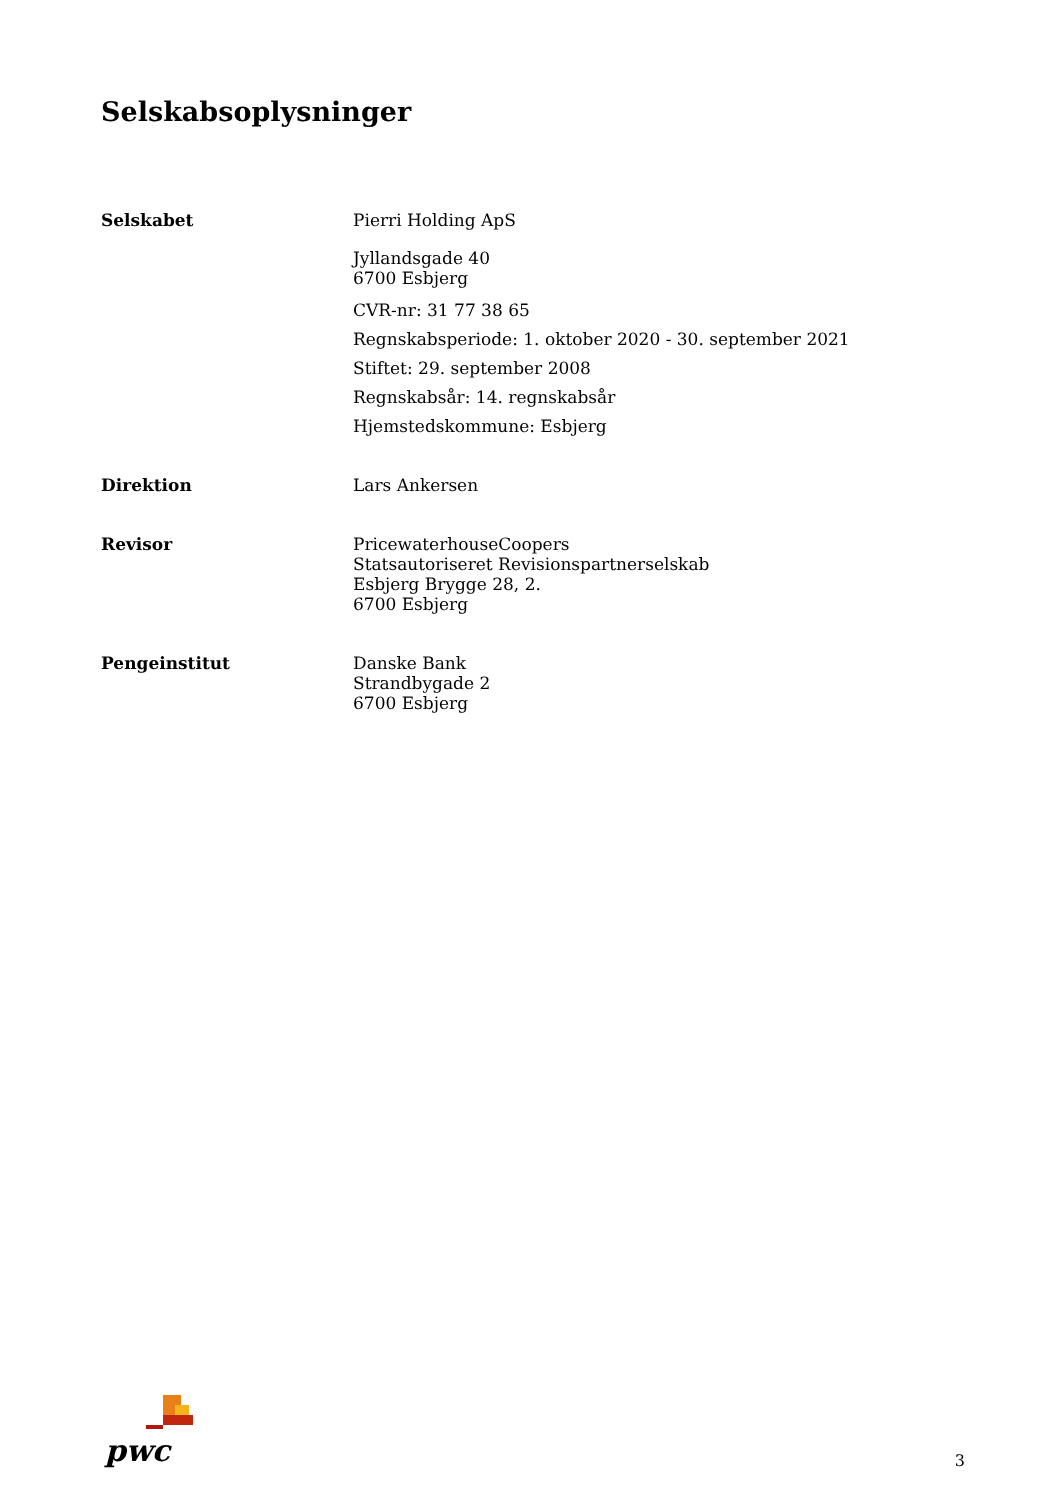Selskabsoplysninger
Selskabet
Pierri Holding ApS
Jyllandsgade 40
6700 Esbjerg
CVR-nr: 31 77 38 65
Regnskabsperiode: 1. oktober 2020 - 30. september 2021
Stiftet: 29. september 2008
Regnskabsår: 14. regnskabsår
Hjemstedskommune: Esbjerg
Direktion
Lars Ankersen
Revisor
PricewaterhouseCoopers
Statsautoriseret Revisionspartnerselskab
Esbjerg Brygge 28, 2.
6700 Esbjerg
Pengeinstitut
Danske Bank
Strandbygade 2
6700 Esbjerg
pwc
3